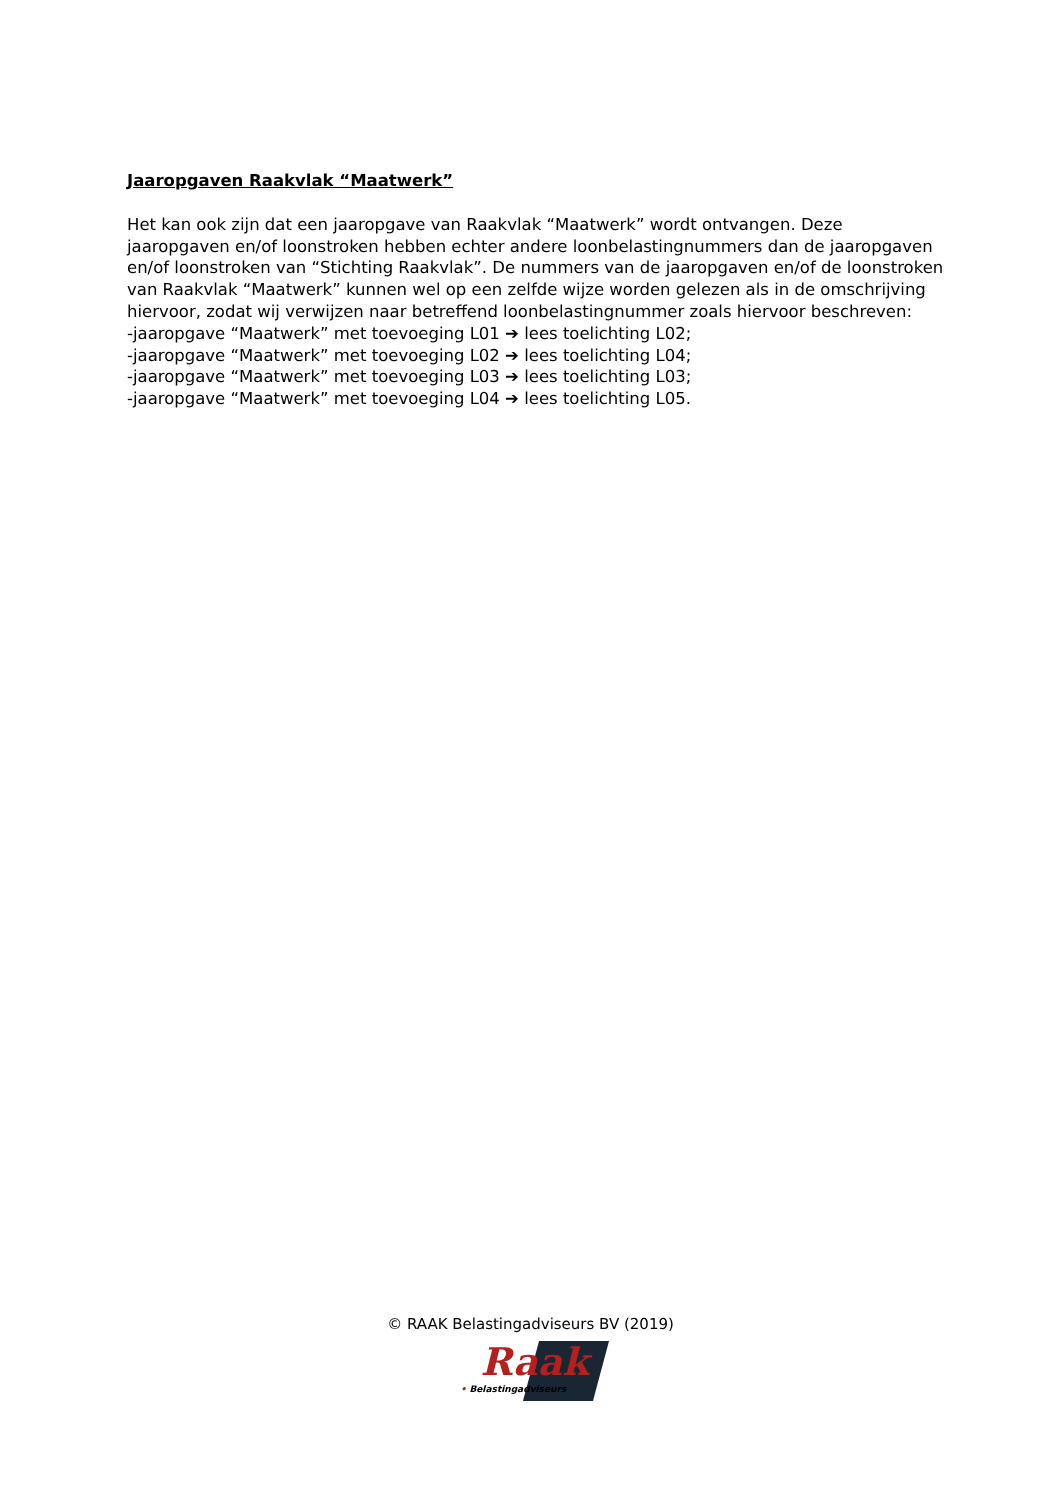Jaaropgaven Raakvlak “Maatwerk”
Het kan ook zijn dat een jaaropgave van Raakvlak “Maatwerk” wordt ontvangen. Deze jaaropgaven en/of loonstroken hebben echter andere loonbelastingnummers dan de jaaropgaven en/of loonstroken van “Stichting Raakvlak”. De nummers van de jaaropgaven en/of de loonstroken van Raakvlak “Maatwerk” kunnen wel op een zelfde wijze worden gelezen als in de omschrijving hiervoor, zodat wij verwijzen naar betreffend loonbelastingnummer zoals hiervoor beschreven:
-jaaropgave “Maatwerk” met toevoeging L01 ➔ lees toelichting L02;
-jaaropgave “Maatwerk” met toevoeging L02 ➔ lees toelichting L04;
-jaaropgave “Maatwerk” met toevoeging L03 ➔ lees toelichting L03;
-jaaropgave “Maatwerk” met toevoeging L04 ➔ lees toelichting L05.
© RAAK Belastingadviseurs BV (2019)
Raak
• Belastingadviseurs